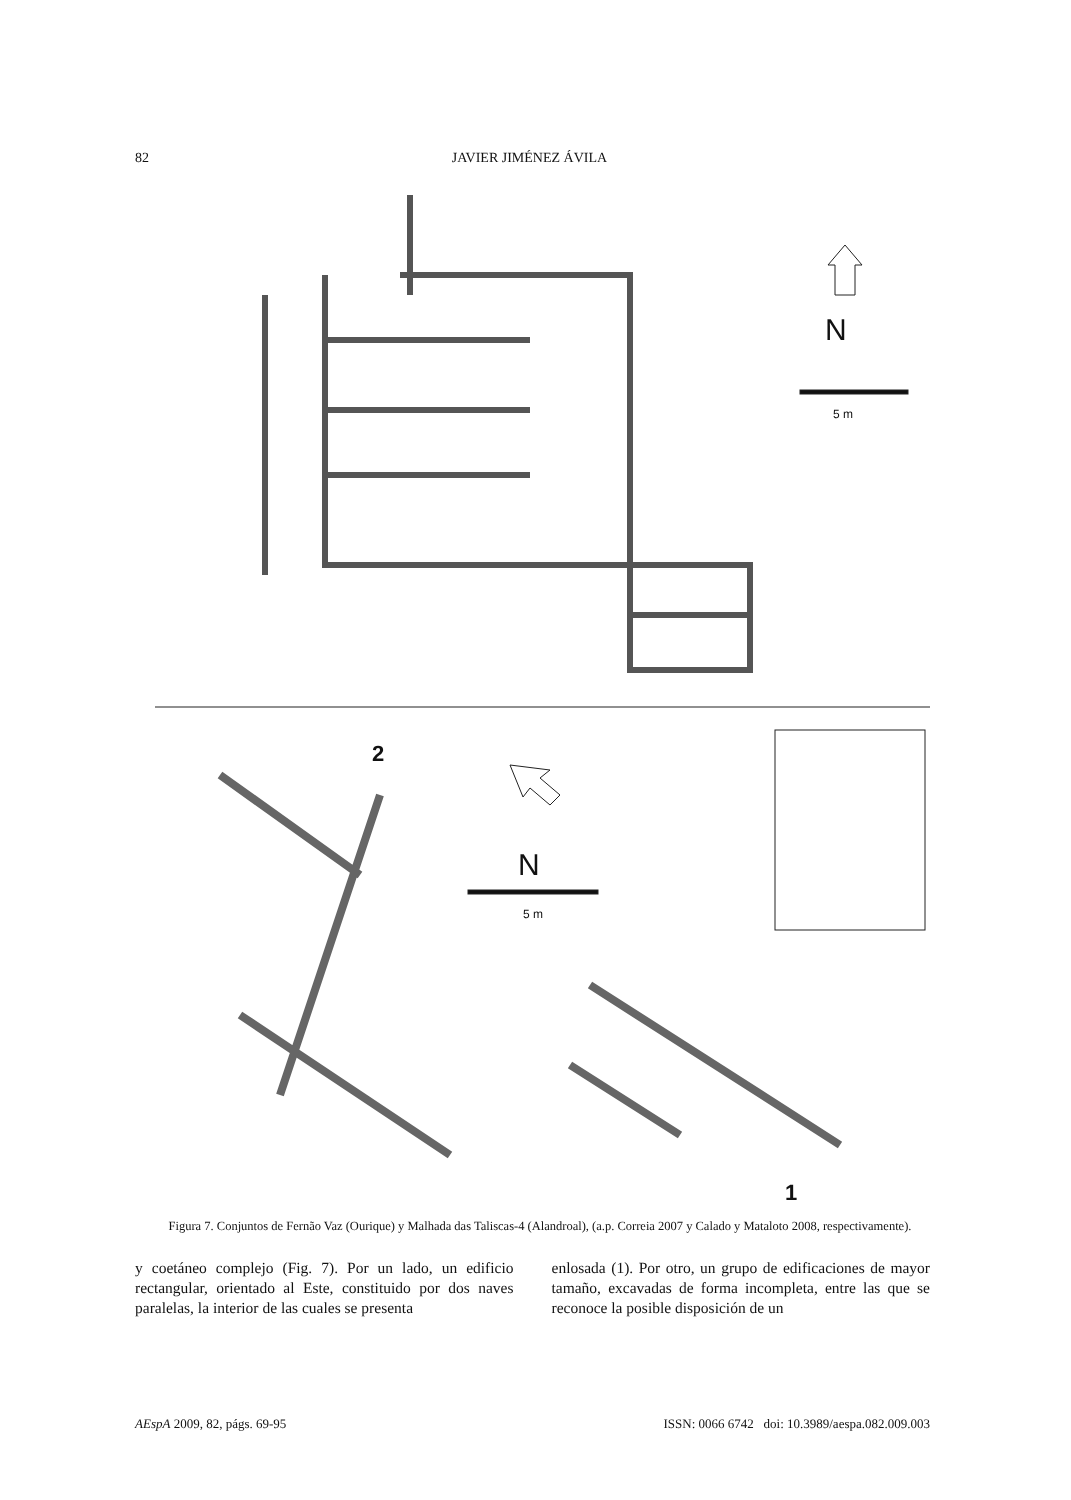82 JAVIER JIMÉNEZ ÁVILA
N
5 m
2
N
5 m
1
Figura 7. Conjuntos de Fernão Vaz (Ourique) y Malhada das Taliscas-4 (Alandroal), (a.p. Correia 2007 y Calado y Mataloto 2008, respectivamente).
y coetáneo complejo (Fig. 7). Por un lado, un edificio rectangular, orientado al Este, constituido por dos naves paralelas, la interior de las cuales se presenta
enlosada (1). Por otro, un grupo de edificaciones de mayor tamaño, excavadas de forma incompleta, entre las que se reconoce la posible disposición de un
AEspA 2009, 82, págs. 69-95 ISSN: 0066 6742 doi: 10.3989/aespa.082.009.003